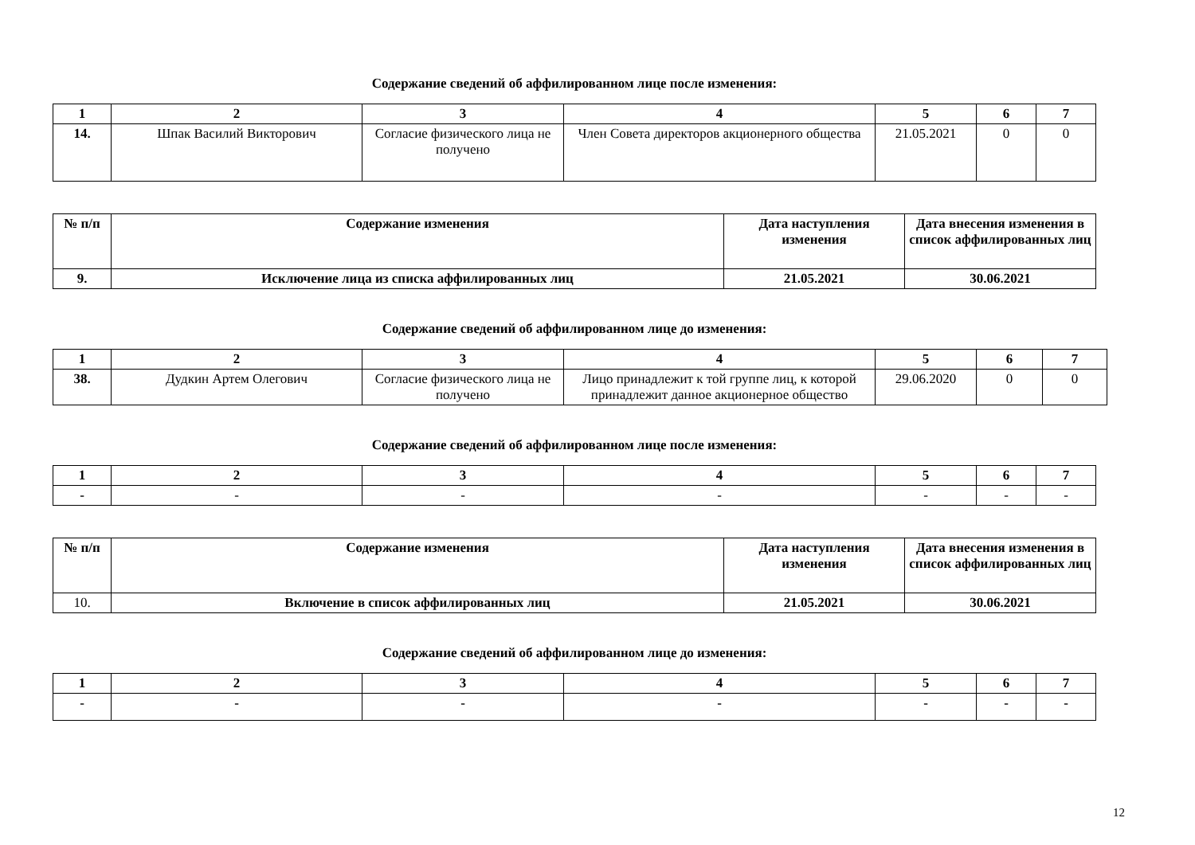Содержание сведений об аффилированном лице после изменения:
| 1 | 2 | 3 | 4 | 5 | 6 | 7 |
| 14. | Шпак Василий Викторович | Согласие физического лица не получено | Член Совета директоров акционерного общества | 21.05.2021 | 0 | 0 |
| № п/п | Содержание изменения | Дата наступления изменения | Дата внесения изменения в список аффилированных лиц |
| 9. | Исключение лица из списка аффилированных лиц | 21.05.2021 | 30.06.2021 |
Содержание сведений об аффилированном лице до изменения:
| 1 | 2 | 3 | 4 | 5 | 6 | 7 |
| 38. | Дудкин Артем Олегович | Согласие физического лица не получено | Лицо принадлежит к той группе лиц, к которой принадлежит данное акционерное общество | 29.06.2020 | 0 | 0 |
Содержание сведений об аффилированном лице после изменения:
| 1 | 2 | 3 | 4 | 5 | 6 | 7 |
| - | - | - | - | - | - | - |
| № п/п | Содержание изменения | Дата наступления изменения | Дата внесения изменения в список аффилированных лиц |
| 10. | Включение в список аффилированных лиц | 21.05.2021 | 30.06.2021 |
Содержание сведений об аффилированном лице до изменения:
| 1 | 2 | 3 | 4 | 5 | 6 | 7 |
| - | - | - | - | - | - | - |
12